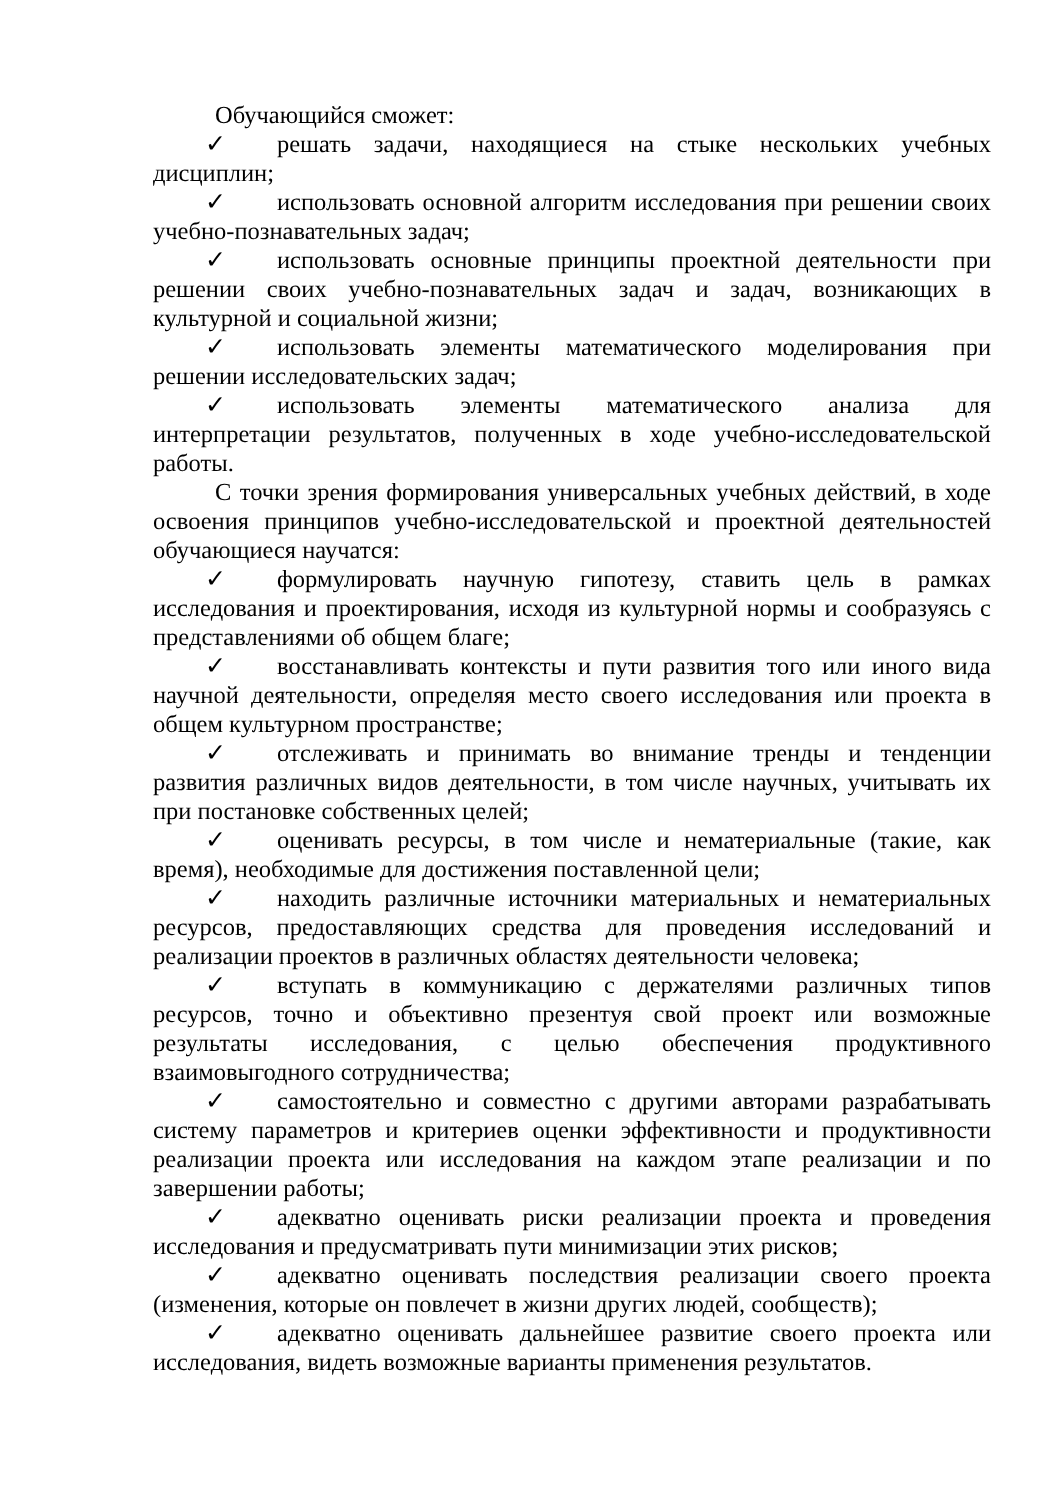Обучающийся сможет:
✓ решать задачи, находящиеся на стыке нескольких учебных дисциплин;
✓ использовать основной алгоритм исследования при решении своих учебно-познавательных задач;
✓ использовать основные принципы проектной деятельности при решении своих учебно-познавательных задач и задач, возникающих в культурной и социальной жизни;
✓ использовать элементы математического моделирования при решении исследовательских задач;
✓ использовать элементы математического анализа для интерпретации результатов, полученных в ходе учебно-исследовательской работы.
С точки зрения формирования универсальных учебных действий, в ходе освоения принципов учебно-исследовательской и проектной деятельностей обучающиеся научатся:
✓ формулировать научную гипотезу, ставить цель в рамках исследования и проектирования, исходя из культурной нормы и сообразуясь с представлениями об общем благе;
✓ восстанавливать контексты и пути развития того или иного вида научной деятельности, определяя место своего исследования или проекта в общем культурном пространстве;
✓ отслеживать и принимать во внимание тренды и тенденции развития различных видов деятельности, в том числе научных, учитывать их при постановке собственных целей;
✓ оценивать ресурсы, в том числе и нематериальные (такие, как время), необходимые для достижения поставленной цели;
✓ находить различные источники материальных и нематериальных ресурсов, предоставляющих средства для проведения исследований и реализации проектов в различных областях деятельности человека;
✓ вступать в коммуникацию с держателями различных типов ресурсов, точно и объективно презентуя свой проект или возможные результаты исследования, с целью обеспечения продуктивного взаимовыгодного сотрудничества;
✓ самостоятельно и совместно с другими авторами разрабатывать систему параметров и критериев оценки эффективности и продуктивности реализации проекта или исследования на каждом этапе реализации и по завершении работы;
✓ адекватно оценивать риски реализации проекта и проведения исследования и предусматривать пути минимизации этих рисков;
✓ адекватно оценивать последствия реализации своего проекта (изменения, которые он повлечет в жизни других людей, сообществ);
✓ адекватно оценивать дальнейшее развитие своего проекта или исследования, видеть возможные варианты применения результатов.